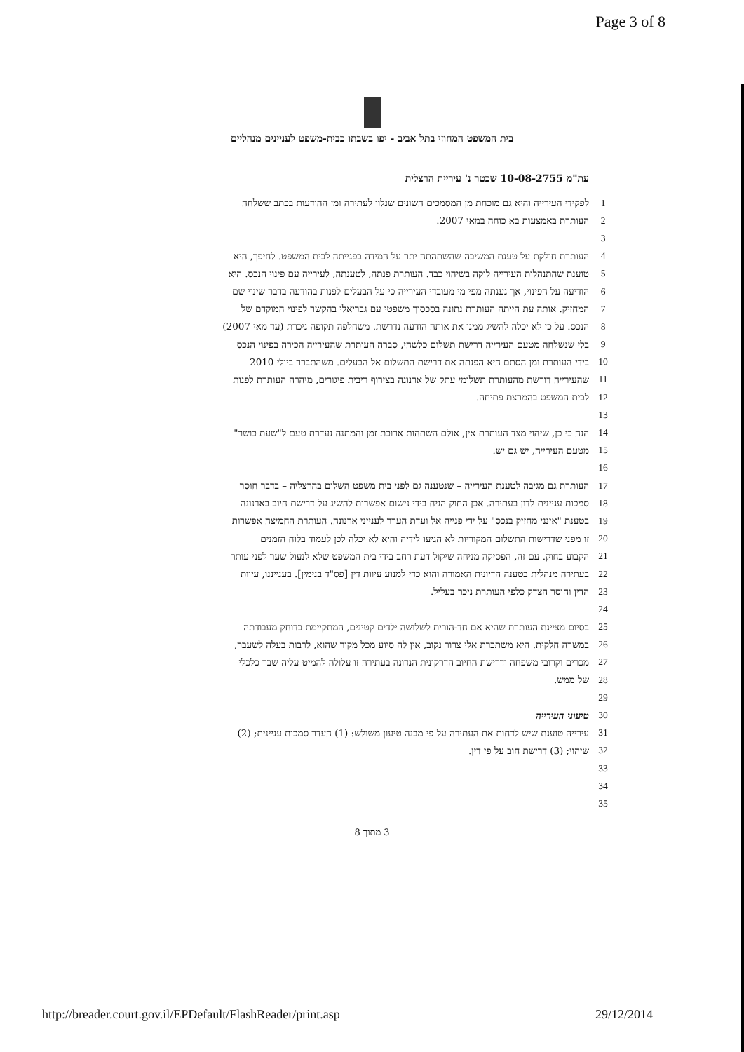Page 3 of 8
בית המשפט המחוזי בתל אביב - יפו בשבתו כבית-משפט לעניינים מנהליים
עת"מ 10-08-2755 שכטר נ' עיריית הרצלית
1 לפקידי העירייה והיא גם מוכחת מן המסמכים השונים שנלוו לעתירה ומן ההודעות בכתב ששלחה
2 העותרת באמצעות בא כוחה במאי 2007.
3
4 העותרת חולקת על טענת המשיבה שהשתהתה יתר על המידה בפנייתה לבית המשפט. לחיפך, היא
5 טוענת שהתנהלות העירייה לוקה בשיהוי כבד. העותרת פנתה, לטענתה, לעירייה עם פינוי הנכס. היא
6 הודיעה על הפינוי, אך נענתה מפי מי מעובדי העירייה כי על הבעלים לפנות בהודעה בדבר שינוי שם
7 המחזיק. אותה עת הייתה העותרת נתונה בסכסוך משפטי עם גבריאלי בהקשר לפינוי המוקדם של
8 הנכס. על כן לא יכלה להשיג ממנו את אותה הודעה נדרשת. משחלפה תקופה ניכרת (עד מאי 2007)
9 בלי שנשלחה מטעם העירייה דרישת תשלום כלשהי, סברה העותרת שהעירייה הכירה בפינוי הנכס
10 בידי העותרת ומן הסתם היא הפנתה את דרישת התשלום אל הבעלים. משהתברר ביולי 2010
11 שהעירייה דורשת מהעותרת תשלומי עתק של ארנונה בצירוף ריבית פיגורים, מיהרה העותרת לפנות
12 לבית המשפט בהמרצת פתיחה.
13
14 הנה כי כן, שיהוי מצד העותרת אין, אולם השתהות ארוכת זמן והמתנה נעדרת טעם ל"שעת כושר"
15 מטעם העירייה, יש גם יש.
16
17 העותרת גם מגיבה לטענת העירייה – שנטענה גם לפני בית משפט השלום בהרצליה – בדבר חוסר
18 סמכות עניינית לדון בעתירה. אכן החוק הניח בידי נישום אפשרות להשיג על דרישת חיוב בארנונה
19 בטענת "אינני מחזיק בנכס" על ידי פנייה אל ועדת הערר לענייני ארנונה. העותרת החמיצה אפשרות
20 זו מפני שדרישות התשלום המקוריות לא הגיעו לידיה והיא לא יכלה לכן לעמוד בלוח הזמנים
21 הקבוע בחוק. עם זה, הפסיקה מניחה שיקול דעת רחב בידי בית המשפט שלא לנעול שער לפני עותר
22 בעתירה מנהלית בטענה הדיונית האמורה והוא כדי למנוע עיוות דין [פס"ד בנימין]. בענייננו, עיוות
23 הדין וחוסר הצדק כלפי העותרת ניכר בעליל.
24
25 בסיום מציינת העותרת שהיא אם חד-הורית לשלושה ילדים קטינים, המתקיימת בדוחק מעבודתה
26 במשרה חלקית. היא משתכרת אלי צרור נקוב, אין לה סיוע מכל מקור שהוא, לרבות בעלה לשעבר,
27 מכרים וקרובי משפחה ודרישת החיוב הדרקונית הנדונה בעתירה זו עלולה להמיט עליה שבר כלכלי
28 של ממש.
29
30 טיעוני העירייה
31 עירייה טוענת שיש לדחות את העתירה על פי מבנה טיעון משולש: (1) העדר סמכות עניינית; (2)
32 שיהוי; (3) דרישת חוב על פי דין.
33
34
35
3 מתוך 8
http://breader.court.gov.il/EPDefault/FlashReader/print.asp 29/12/2014